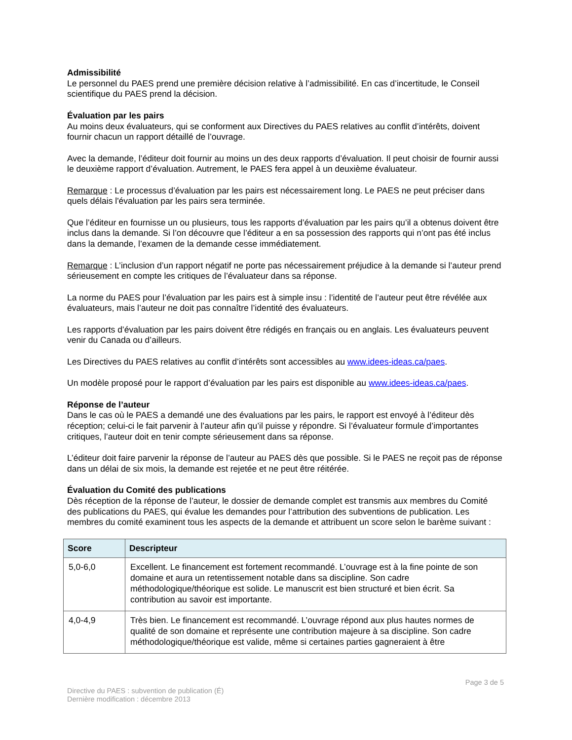Admissibilité
Le personnel du PAES prend une première décision relative à l’admissibilité. En cas d’incertitude, le Conseil scientifique du PAES prend la décision.
Évaluation par les pairs
Au moins deux évaluateurs, qui se conforment aux Directives du PAES relatives au conflit d’intérêts, doivent fournir chacun un rapport détaillé de l’ouvrage.
Avec la demande, l’éditeur doit fournir au moins un des deux rapports d’évaluation. Il peut choisir de fournir aussi le deuxième rapport d’évaluation. Autrement, le PAES fera appel à un deuxième évaluateur.
Remarque : Le processus d’évaluation par les pairs est nécessairement long. Le PAES ne peut préciser dans quels délais l'évaluation par les pairs sera terminée.
Que l’éditeur en fournisse un ou plusieurs, tous les rapports d’évaluation par les pairs qu’il a obtenus doivent être inclus dans la demande. Si l’on découvre que l’éditeur a en sa possession des rapports qui n’ont pas été inclus dans la demande, l’examen de la demande cesse immédiatement.
Remarque : L’inclusion d’un rapport négatif ne porte pas nécessairement préjudice à la demande si l’auteur prend sérieusement en compte les critiques de l’évaluateur dans sa réponse.
La norme du PAES pour l’évaluation par les pairs est à simple insu : l’identité de l’auteur peut être révélée aux évaluateurs, mais l’auteur ne doit pas connaître l’identité des évaluateurs.
Les rapports d’évaluation par les pairs doivent être rédigés en français ou en anglais. Les évaluateurs peuvent venir du Canada ou d’ailleurs.
Les Directives du PAES relatives au conflit d’intérêts sont accessibles au www.idees-ideas.ca/paes.
Un modèle proposé pour le rapport d’évaluation par les pairs est disponible au www.idees-ideas.ca/paes.
Réponse de l’auteur
Dans le cas où le PAES a demandé une des évaluations par les pairs, le rapport est envoyé à l’éditeur dès réception; celui-ci le fait parvenir à l’auteur afin qu’il puisse y répondre. Si l’évaluateur formule d’importantes critiques, l’auteur doit en tenir compte sérieusement dans sa réponse.
L’éditeur doit faire parvenir la réponse de l’auteur au PAES dès que possible. Si le PAES ne reçoit pas de réponse dans un délai de six mois, la demande est rejetée et ne peut être réitérée.
Évaluation du Comité des publications
Dès réception de la réponse de l’auteur, le dossier de demande complet est transmis aux membres du Comité des publications du PAES, qui évalue les demandes pour l’attribution des subventions de publication. Les membres du comité examinent tous les aspects de la demande et attribuent un score selon le barème suivant :
| Score | Descripteur |
| --- | --- |
| 5,0-6,0 | Excellent. Le financement est fortement recommandé. L’ouvrage est à la fine pointe de son domaine et aura un retentissement notable dans sa discipline. Son cadre méthodologique/théorique est solide. Le manuscrit est bien structuré et bien écrit. Sa contribution au savoir est importante. |
| 4,0-4,9 | Très bien. Le financement est recommandé. L’ouvrage répond aux plus hautes normes de qualité de son domaine et représente une contribution majeure à sa discipline. Son cadre méthodologique/théorique est valide, même si certaines parties gagneraient à être |
Page 3 de 5
Directive du PAES : subvention de publication (É)
Dernière modification : décembre 2013